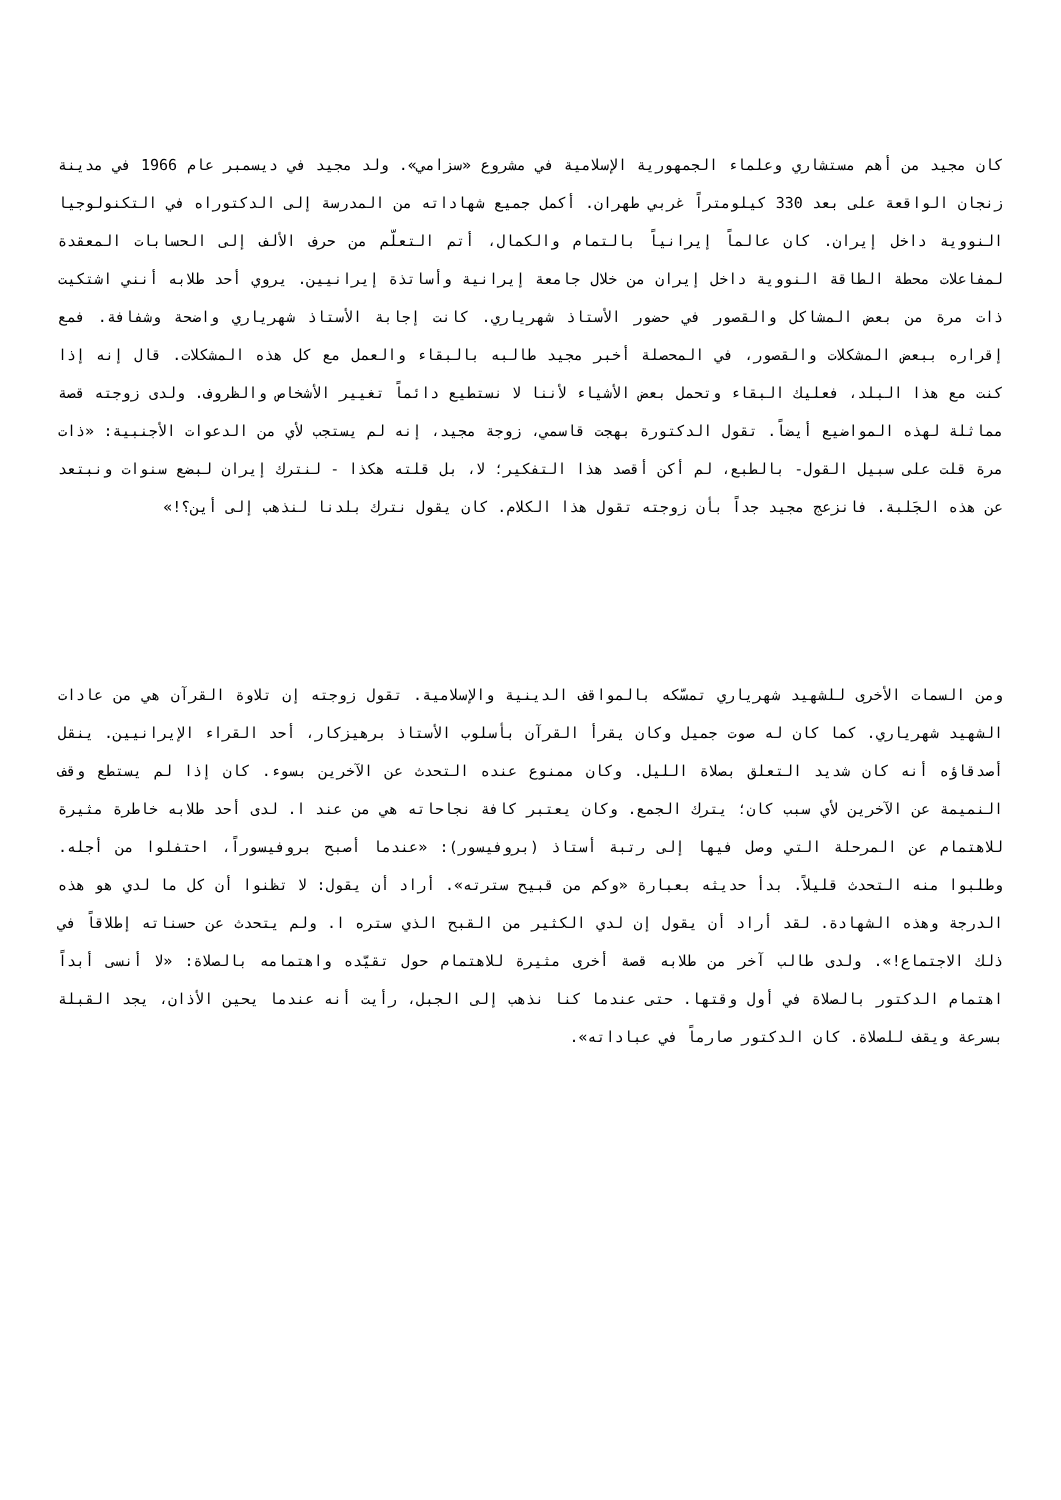كان مجيد من أهم مستشاري وعلماء الجمهورية الإسلامية في مشروع «سزامي». ولد مجيد في ديسمبر عام 1966 في مدينة زنجان الواقعة على بعد 330 كيلومتراً غربي طهران. أكمل جميع شهاداته من المدرسة إلى الدكتوراه في التكنولوجيا النووية داخل إيران. كان عالماً إيرانياً بالتمام والكمال، أتم التعلّم من حرف الألف إلى الحسابات المعقدة لمفاعلات محطة الطاقة النووية داخل إيران من خلال جامعة إيرانية وأساتذة إيرانيين. يروي أحد طلابه أنني اشتكيت ذات مرة من بعض المشاكل والقصور في حضور الأستاذ شهرياري. كانت إجابة الأستاذ شهرياري واضحة وشفافة. فمع إقراره ببعض المشكلات والقصور، في المحصلة أخبر مجيد طالبه بالبقاء والعمل مع كل هذه المشكلات. قال إنه إذا كنت مع هذا البلد، فعليك البقاء وتحمل بعض الأشياء لأننا لا نستطيع دائماً تغيير الأشخاص والظروف. ولدى زوجته قصة مماثلة لهذه المواضيع أيضاً. تقول الدكتورة بهجت قاسمي، زوجة مجيد، إنه لم يستجب لأي من الدعوات الأجنبية: «ذات مرة قلت على سبيل القول- بالطبع، لم أكن أقصد هذا التفكير؛ لا، بل قلته هكذا - لنترك إيران لبضع سنوات ونبتعد عن هذه الجَلبة. فانزعج مجيد جداً بأن زوجته تقول هذا الكلام. كان يقول نترك بلدنا لنذهب إلى أين؟!»
ومن السمات الأخرى للشهيد شهرياري تمسّكه بالمواقف الدينية والإسلامية. تقول زوجته إن تلاوة القرآن هي من عادات الشهيد شهرياري. كما كان له صوت جميل وكان يقرأ القرآن بأسلوب الأستاذ برهيزكار، أحد القراء الإيرانيين. ينقل أصدقاؤه أنه كان شديد التعلق بصلاة الليل. وكان ممنوع عنده التحدث عن الآخرين بسوء. كان إذا لم يستطع وقف النميمة عن الآخرين لأي سبب كان؛ يترك الجمع. وكان يعتبر كافة نجاحاته هي من عند ا. لدى أحد طلابه خاطرة مثيرة للاهتمام عن المرحلة التي وصل فيها إلى رتبة أستاذ (بروفيسور): «عندما أصبح بروفيسوراً، احتفلوا من أجله. وطلبوا منه التحدث قليلاً. بدأ حديثه بعبارة «وكم من قبيح سترته». أراد أن يقول: لا تظنوا أن كل ما لدي هو هذه الدرجة وهذه الشهادة. لقد أراد أن يقول إن لدي الكثير من القبح الذي ستره ا. ولم يتحدث عن حسناته إطلاقاً في ذلك الاجتماع!». ولدى طالب آخر من طلابه قصة أخرى مثيرة للاهتمام حول تقيّده واهتمامه بالصلاة: «لا أنسى أبداً اهتمام الدكتور بالصلاة في أول وقتها. حتى عندما كنا نذهب إلى الجبل، رأيت أنه عندما يحين الأذان، يجد القبلة بسرعة ويقف للصلاة. كان الدكتور صارماً في عباداته».